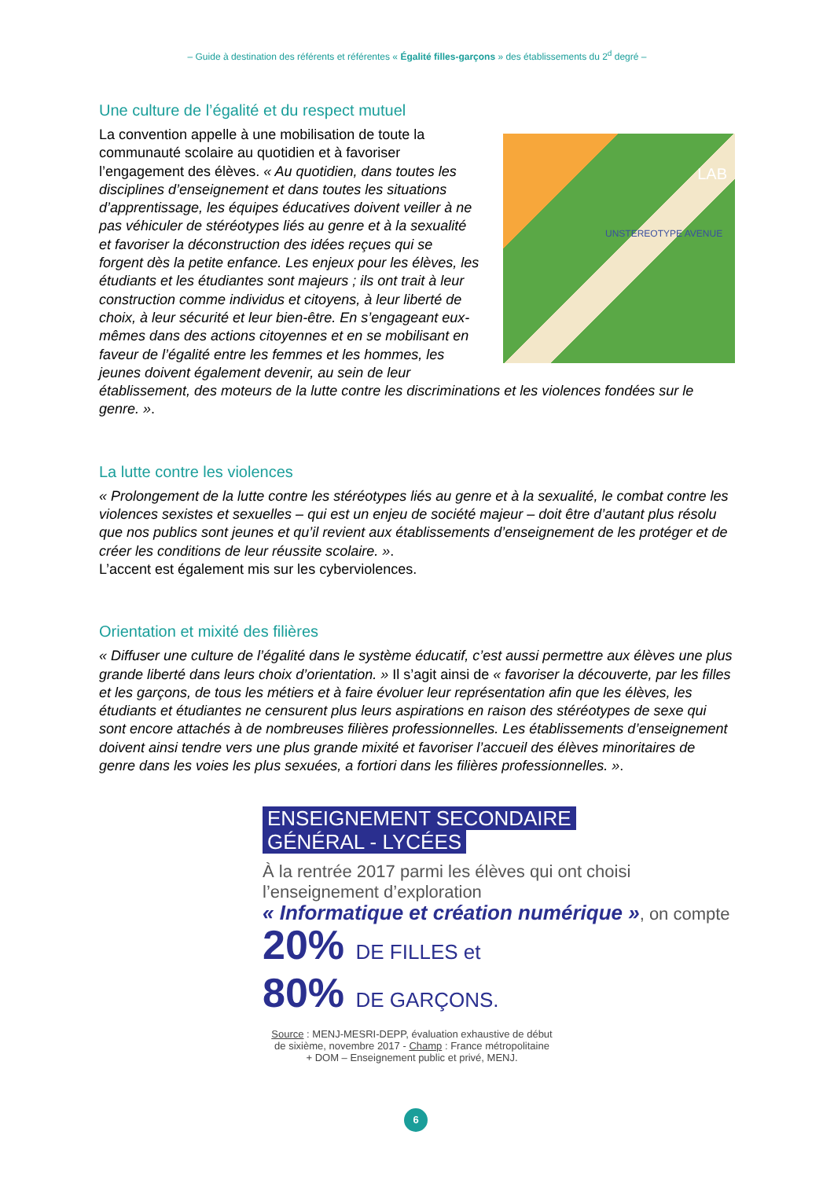– Guide à destination des référents et référentes « Égalité filles-garçons » des établissements du 2<sup>d</sup> degré –
Une culture de l’égalité et du respect mutuel
LAB
UNSTEREOTYPE AVENUE
La convention appelle à une mobilisation de toute la communauté scolaire au quotidien et à favoriser l’engagement des élèves. « Au quotidien, dans toutes les disciplines d’enseignement et dans toutes les situations d’apprentissage, les équipes éducatives doivent veiller à ne pas véhiculer de stéréotypes liés au genre et à la sexualité et favoriser la déconstruction des idées reçues qui se forgent dès la petite enfance. Les enjeux pour les élèves, les étudiants et les étudiantes sont majeurs ; ils ont trait à leur construction comme individus et citoyens, à leur liberté de choix, à leur sécurité et leur bien-être. En s’engageant eux-mêmes dans des actions citoyennes et en se mobilisant en faveur de l’égalité entre les femmes et les hommes, les jeunes doivent également devenir, au sein de leur établissement, des moteurs de la lutte contre les discriminations et les violences fondées sur le genre. ».
La lutte contre les violences
« Prolongement de la lutte contre les stéréotypes liés au genre et à la sexualité, le combat contre les violences sexistes et sexuelles – qui est un enjeu de société majeur – doit être d’autant plus résolu que nos publics sont jeunes et qu’il revient aux établissements d’enseignement de les protéger et de créer les conditions de leur réussite scolaire. ».
L’accent est également mis sur les cyberviolences.
Orientation et mixité des filières
« Diffuser une culture de l’égalité dans le système éducatif, c’est aussi permettre aux élèves une plus grande liberté dans leurs choix d’orientation. » Il s’agit ainsi de « favoriser la découverte, par les filles et les garçons, de tous les métiers et à faire évoluer leur représentation afin que les élèves, les étudiants et étudiantes ne censurent plus leurs aspirations en raison des stéréotypes de sexe qui sont encore attachés à de nombreuses filières professionnelles. Les établissements d’enseignement doivent ainsi tendre vers une plus grande mixité et favoriser l’accueil des élèves minoritaires de genre dans les voies les plus sexuées, a fortiori dans les filières professionnelles. ».
ENSEIGNEMENT SECONDAIRE
GÉNÉRAL - LYCÉES
À la rentrée 2017 parmi les élèves qui ont choisi l’enseignement d’exploration
« Informatique et création numérique », on compte
20% DE FILLES et
80% DE GARÇONS.
Source : MENJ-MESRI-DEPP, évaluation exhaustive de début de sixième, novembre 2017 - Champ : France métropolitaine + DOM – Enseignement public et privé, MENJ.
6